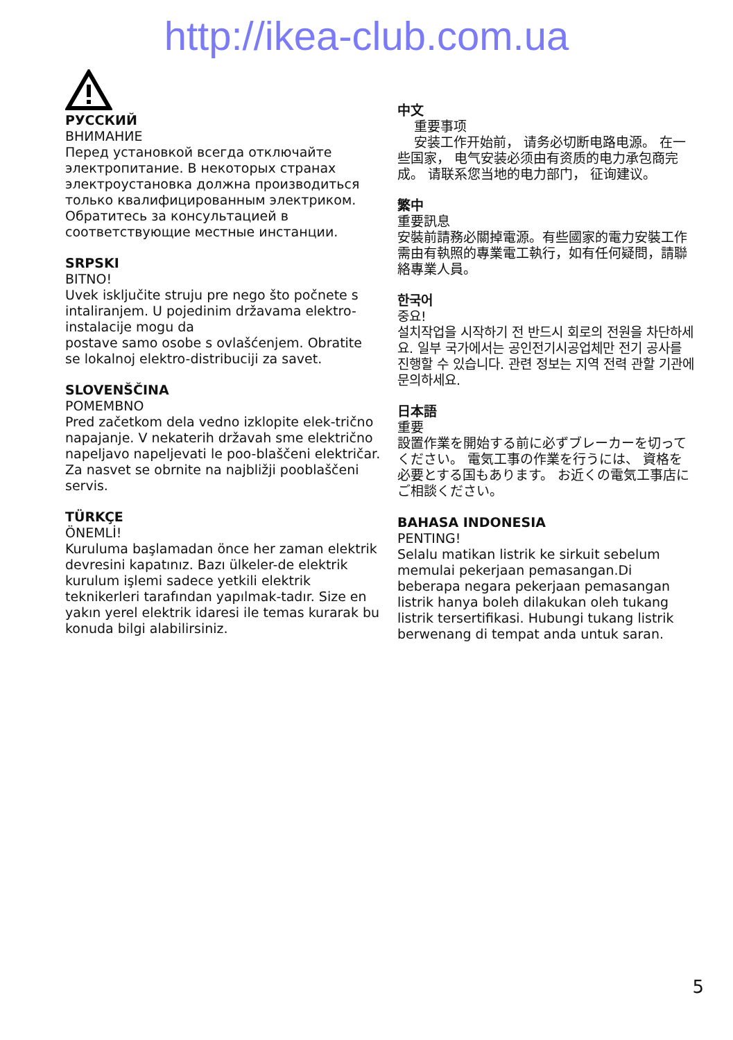http://ikea-club.com.ua
РУССКИЙ
ВНИМАНИЕ
Перед установкой всегда отключайте электропитание. В некоторых странах электроустановка должна производиться только квалифицированным электриком. Обратитесь за консультацией в соответствующие местные инстанции.
SRPSKI
BITNO!
Uvek isključite struju pre nego što počnete s intaliranjem. U pojedinim državama elektro-instalacije mogu da
postave samo osobe s ovlašćenjem. Obratite se lokalnoj elektro-distribuciji za savet.
SLOVENŠČINA
POMEMBNO
Pred začetkom dela vedno izklopite elek-trično napajanje. V nekaterih državah sme električno napeljavo napeljevati le poo-blaščeni električar. Za nasvet se obrnite na najbližji pooblaščeni servis.
TÜRKÇE
ÖNEMLİ!
Kuruluma başlamadan önce her zaman elektrik devresini kapatınız. Bazı ülkeler-de elektrik kurulum işlemi sadece yetkili elektrik teknikerleri tarafından yapılmak-tadır. Size en yakın yerel elektrik idaresi ile temas kurarak bu konuda bilgi alabilirsiniz.
中文
重要事项
安装工作开始前， 请务必切断电路电源。 在一些国家， 电气安装必须由有资质的电力承包商完成。 请联系您当地的电力部门， 征询建议。
繁中
重要訊息
安裝前請務必關掉電源。有些國家的電力安裝工作需由有執照的專業電工執行，如有任何疑問，請聯絡專業人員。
한국어
중요!
설치작업을 시작하기 전 반드시 회로의 전원을 차단하세요. 일부 국가에서는 공인전기시공업체만 전기 공사를 진행할 수 있습니다. 관련 정보는 지역 전력 관할 기관에 문의하세요.
日本語
重要
設置作業を開始する前に必ずブレーカーを切ってください。 電気工事の作業を行うには、 資格を必要とする国もあります。 お近くの電気工事店にご相談ください。
BAHASA INDONESIA
PENTING!
Selalu matikan listrik ke sirkuit sebelum memulai pekerjaan pemasangan.Di beberapa negara pekerjaan pemasangan listrik hanya boleh dilakukan oleh tukang listrik tersertifikasi. Hubungi tukang listrik berwenang di tempat anda untuk saran.
5